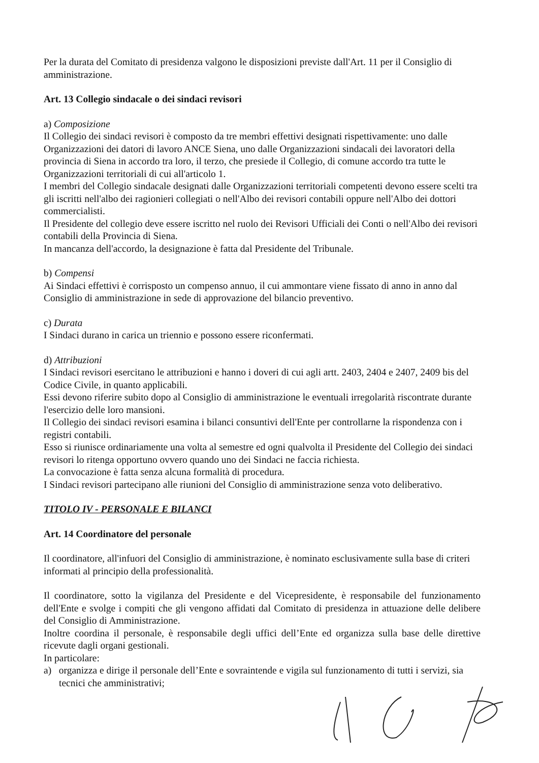Per la durata del Comitato di presidenza valgono le disposizioni previste dall'Art. 11 per il Consiglio di amministrazione.
Art. 13 Collegio sindacale o dei sindaci revisori
a) Composizione
Il Collegio dei sindaci revisori è composto da tre membri effettivi designati rispettivamente: uno dalle Organizzazioni dei datori di lavoro ANCE Siena, uno dalle Organizzazioni sindacali dei lavoratori della provincia di Siena in accordo tra loro, il terzo, che presiede il Collegio, di comune accordo tra tutte le Organizzazioni territoriali di cui all'articolo 1.
I membri del Collegio sindacale designati dalle Organizzazioni territoriali competenti devono essere scelti tra gli iscritti nell'albo dei ragionieri collegiati o nell'Albo dei revisori contabili oppure nell'Albo dei dottori commercialisti.
Il Presidente del collegio deve essere iscritto nel ruolo dei Revisori Ufficiali dei Conti o nell'Albo dei revisori contabili della Provincia di Siena.
In mancanza dell'accordo, la designazione è fatta dal Presidente del Tribunale.
b) Compensi
Ai Sindaci effettivi è corrisposto un compenso annuo, il cui ammontare viene fissato di anno in anno dal Consiglio di amministrazione in sede di approvazione del bilancio preventivo.
c) Durata
I Sindaci durano in carica un triennio e possono essere riconfermati.
d) Attribuzioni
I Sindaci revisori esercitano le attribuzioni e hanno i doveri di cui agli artt. 2403, 2404 e 2407, 2409 bis del Codice Civile, in quanto applicabili.
Essi devono riferire subito dopo al Consiglio di amministrazione le eventuali irregolarità riscontrate durante l'esercizio delle loro mansioni.
Il Collegio dei sindaci revisori esamina i bilanci consuntivi dell'Ente per controllarne la rispondenza con i registri contabili.
Esso si riunisce ordinariamente una volta al semestre ed ogni qualvolta il Presidente del Collegio dei sindaci revisori lo ritenga opportuno ovvero quando uno dei Sindaci ne faccia richiesta.
La convocazione è fatta senza alcuna formalità di procedura.
I Sindaci revisori partecipano alle riunioni del Consiglio di amministrazione senza voto deliberativo.
TITOLO IV - PERSONALE E BILANCI
Art. 14 Coordinatore del personale
Il coordinatore, all'infuori del Consiglio di amministrazione, è nominato esclusivamente sulla base di criteri informati al principio della professionalità.
Il coordinatore, sotto la vigilanza del Presidente e del Vicepresidente, è responsabile del funzionamento dell'Ente e svolge i compiti che gli vengono affidati dal Comitato di presidenza in attuazione delle delibere del Consiglio di Amministrazione.
Inoltre coordina il personale, è responsabile degli uffici dell’Ente ed organizza sulla base delle direttive ricevute dagli organi gestionali.
In particolare:
a) organizza e dirige il personale dell’Ente e sovraintende e vigila sul funzionamento di tutti i servizi, sia tecnici che amministrativi;